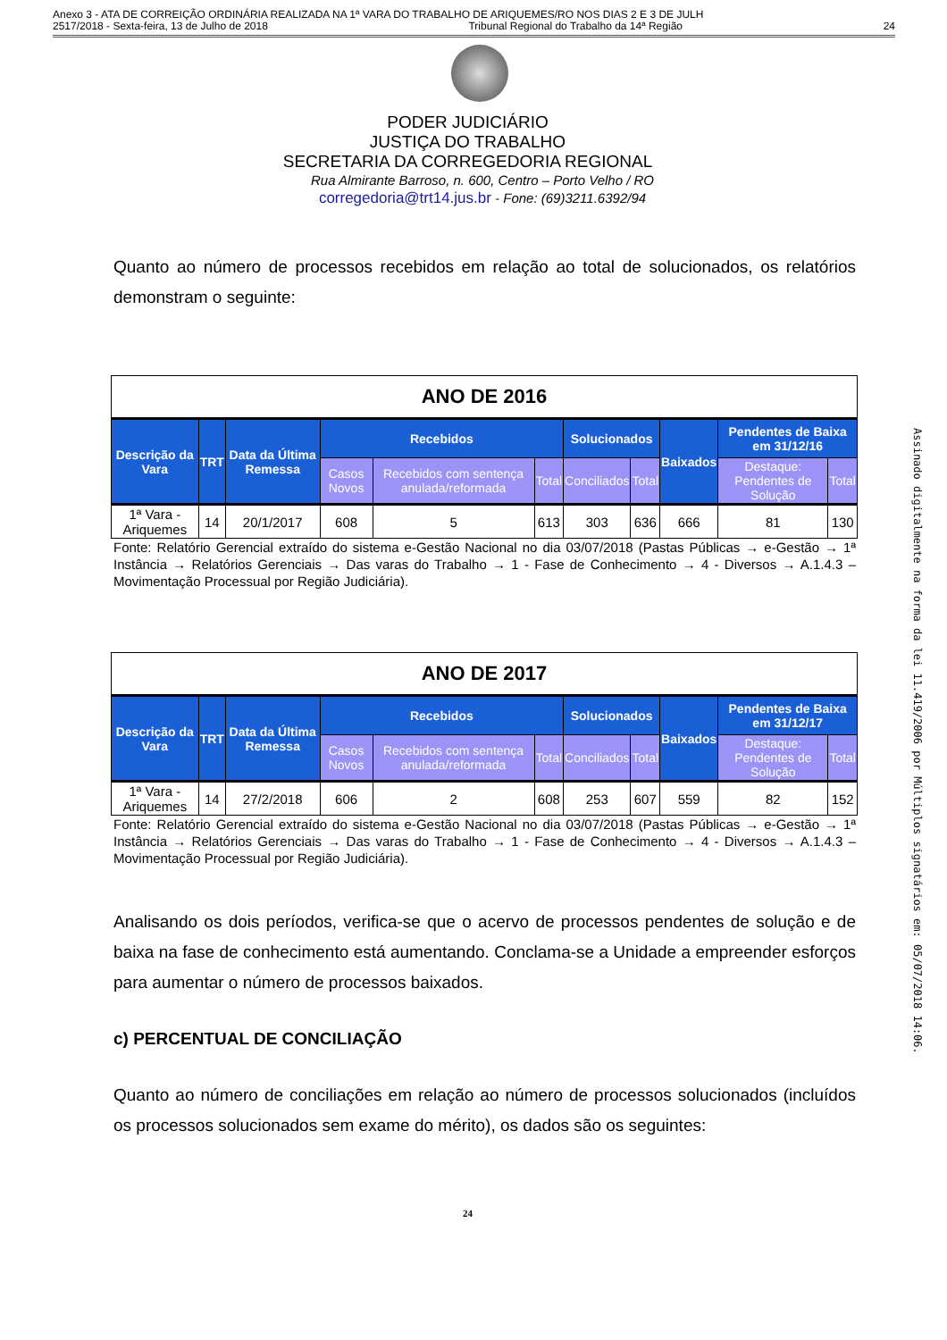Anexo 3 - ATA DE CORREIÇÃO ORDINÁRIA REALIZADA NA 1ª VARA DO TRABALHO DE ARIQUEMES/RO NOS DIAS 2 E 3 DE JULH
2517/2018 - Sexta-feira, 13 de Julho de 2018 Tribunal Regional do Trabalho da 14ª Região 24
PODER JUDICIÁRIO
JUSTIÇA DO TRABALHO
SECRETARIA DA CORREGEDORIA REGIONAL
Rua Almirante Barroso, n. 600, Centro – Porto Velho / RO
corregedoria@trt14.jus.br - Fone: (69)3211.6392/94
Quanto ao número de processos recebidos em relação ao total de solucionados, os relatórios demonstram o seguinte:
| ANO DE 2016 | | | | | | | | | | |
| Descrição da Vara | TRT | Data da Última Remessa | Recebidos | | | Solucionados | | Baixados | Pendentes de Baixa em 31/12/16 | |
| | | | Casos Novos | Recebidos com sentença anulada/reformada | Total | Conciliados | Total | | Destaque: Pendentes de Solução | Total |
| 1ª Vara - Ariquemes | 14 | 20/1/2017 | 608 | 5 | 613 | 303 | 636 | 666 | 81 | 130 |
Fonte: Relatório Gerencial extraído do sistema e-Gestão Nacional no dia 03/07/2018 (Pastas Públicas → e-Gestão → 1ª Instância → Relatórios Gerenciais → Das varas do Trabalho → 1 - Fase de Conhecimento → 4 - Diversos → A.1.4.3 – Movimentação Processual por Região Judiciária).
| ANO DE 2017 | | | | | | | | | | |
| Descrição da Vara | TRT | Data da Última Remessa | Recebidos | | | Solucionados | | Baixados | Pendentes de Baixa em 31/12/17 | |
| | | | Casos Novos | Recebidos com sentença anulada/reformada | Total | Conciliados | Total | | Destaque: Pendentes de Solução | Total |
| 1ª Vara - Ariquemes | 14 | 27/2/2018 | 606 | 2 | 608 | 253 | 607 | 559 | 82 | 152 |
Fonte: Relatório Gerencial extraído do sistema e-Gestão Nacional no dia 03/07/2018 (Pastas Públicas → e-Gestão → 1ª Instância → Relatórios Gerenciais → Das varas do Trabalho → 1 - Fase de Conhecimento → 4 - Diversos → A.1.4.3 – Movimentação Processual por Região Judiciária).
Analisando os dois períodos, verifica-se que o acervo de processos pendentes de solução e de baixa na fase de conhecimento está aumentando. Conclama-se a Unidade a empreender esforços para aumentar o número de processos baixados.
c) PERCENTUAL DE CONCILIAÇÃO
Quanto ao número de conciliações em relação ao número de processos solucionados (incluídos os processos solucionados sem exame do mérito), os dados são os seguintes:
24
Assinado digitalmente na forma da lei 11.419/2006 por Múltiplos signatários em: 05/07/2018 14:06.